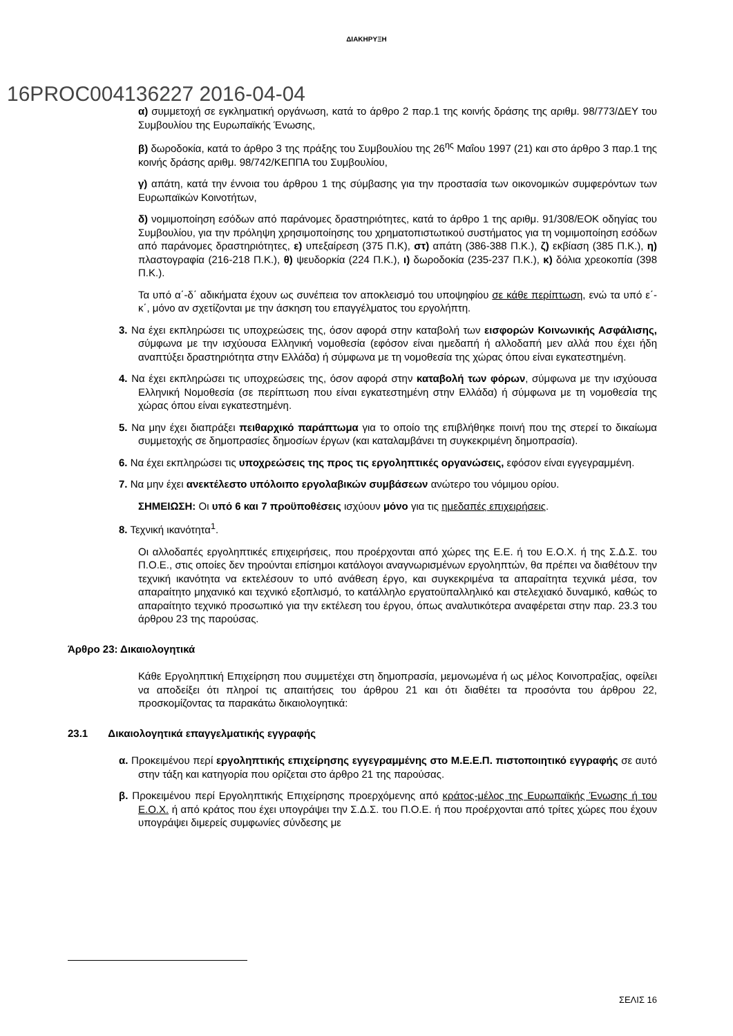ΔΙΑΚΗΡΥΞΗ
16PROC004136227 2016-04-04
α) συμμετοχή σε εγκληματική οργάνωση, κατά το άρθρο 2 παρ.1 της κοινής δράσης της αριθμ. 98/773/ΔΕΥ του Συμβουλίου της Ευρωπαϊκής Ένωσης,
β) δωροδοκία, κατά το άρθρο 3 της πράξης του Συμβουλίου της 26<sup>ης</sup> Μαΐου 1997 (21) και στο άρθρο 3 παρ.1 της κοινής δράσης αριθμ. 98/742/ΚΕΠΠΑ του Συμβουλίου,
γ) απάτη, κατά την έννοια του άρθρου 1 της σύμβασης για την προστασία των οικονομικών συμφερόντων των Ευρωπαϊκών Κοινοτήτων,
δ) νομιμοποίηση εσόδων από παράνομες δραστηριότητες, κατά το άρθρο 1 της αριθμ. 91/308/ΕΟΚ οδηγίας του Συμβουλίου, για την πρόληψη χρησιμοποίησης του χρηματοπιστωτικού συστήματος για τη νομιμοποίηση εσόδων από παράνομες δραστηριότητες, ε) υπεξαίρεση (375 Π.Κ), στ) απάτη (386-388 Π.Κ.), ζ) εκβίαση (385 Π.Κ.), η) πλαστογραφία (216-218 Π.Κ.), θ) ψευδορκία (224 Π.Κ.), ι) δωροδοκία (235-237 Π.Κ.), κ) δόλια χρεοκοπία (398 Π.Κ.).
Τα υπό α΄-δ΄ αδικήματα έχουν ως συνέπεια τον αποκλεισμό του υποψηφίου σε κάθε περίπτωση, ενώ τα υπό ε΄-κ΄, μόνο αν σχετίζονται με την άσκηση του επαγγέλματος του εργολήπτη.
3. Να έχει εκπληρώσει τις υποχρεώσεις της, όσον αφορά στην καταβολή των εισφορών Κοινωνικής Ασφάλισης, σύμφωνα με την ισχύουσα Ελληνική νομοθεσία (εφόσον είναι ημεδαπή ή αλλοδαπή μεν αλλά που έχει ήδη αναπτύξει δραστηριότητα στην Ελλάδα) ή σύμφωνα με τη νομοθεσία της χώρας όπου είναι εγκατεστημένη.
4. Να έχει εκπληρώσει τις υποχρεώσεις της, όσον αφορά στην καταβολή των φόρων, σύμφωνα με την ισχύουσα Ελληνική Νομοθεσία (σε περίπτωση που είναι εγκατεστημένη στην Ελλάδα) ή σύμφωνα με τη νομοθεσία της χώρας όπου είναι εγκατεστημένη.
5. Να μην έχει διαπράξει πειθαρχικό παράπτωμα για το οποίο της επιβλήθηκε ποινή που της στερεί το δικαίωμα συμμετοχής σε δημοπρασίες δημοσίων έργων (και καταλαμβάνει τη συγκεκριμένη δημοπρασία).
6. Να έχει εκπληρώσει τις υποχρεώσεις της προς τις εργοληπτικές οργανώσεις, εφόσον είναι εγγεγραμμένη.
7. Να μην έχει ανεκτέλεστο υπόλοιπο εργολαβικών συμβάσεων ανώτερο του νόμιμου ορίου.
ΣΗΜΕΙΩΣΗ: Οι υπό 6 και 7 προϋποθέσεις ισχύουν μόνο για τις ημεδαπές επιχειρήσεις.
8. Τεχνική ικανότητα<sup>1</sup>.
Οι αλλοδαπές εργοληπτικές επιχειρήσεις, που προέρχονται από χώρες της Ε.Ε. ή του Ε.Ο.Χ. ή της Σ.Δ.Σ. του Π.Ο.Ε., στις οποίες δεν τηρούνται επίσημοι κατάλογοι αναγνωρισμένων εργοληπτών, θα πρέπει να διαθέτουν την τεχνική ικανότητα να εκτελέσουν το υπό ανάθεση έργο, και συγκεκριμένα τα απαραίτητα τεχνικά μέσα, τον απαραίτητο μηχανικό και τεχνικό εξοπλισμό, το κατάλληλο εργατοϋπαλληλικό και στελεχιακό δυναμικό, καθώς το απαραίτητο τεχνικό προσωπικό για την εκτέλεση του έργου, όπως αναλυτικότερα αναφέρεται στην παρ. 23.3 του άρθρου 23 της παρούσας.
Άρθρο 23: Δικαιολογητικά
Κάθε Εργοληπτική Επιχείρηση που συμμετέχει στη δημοπρασία, μεμονωμένα ή ως μέλος Κοινοπραξίας, οφείλει να αποδείξει ότι πληροί τις απαιτήσεις του άρθρου 21 και ότι διαθέτει τα προσόντα του άρθρου 22, προσκομίζοντας τα παρακάτω δικαιολογητικά:
23.1 Δικαιολογητικά επαγγελματικής εγγραφής
α. Προκειμένου περί εργοληπτικής επιχείρησης εγγεγραμμένης στο Μ.Ε.Ε.Π. πιστοποιητικό εγγραφής σε αυτό στην τάξη και κατηγορία που ορίζεται στο άρθρο 21 της παρούσας.
β. Προκειμένου περί Εργοληπτικής Επιχείρησης προερχόμενης από κράτος-μέλος της Ευρωπαϊκής Ένωσης ή του Ε.Ο.Χ. ή από κράτος που έχει υπογράψει την Σ.Δ.Σ. του Π.Ο.Ε. ή που προέρχονται από τρίτες χώρες που έχουν υπογράψει διμερείς συμφωνίες σύνδεσης με
ΣΕΛΙΣ 16